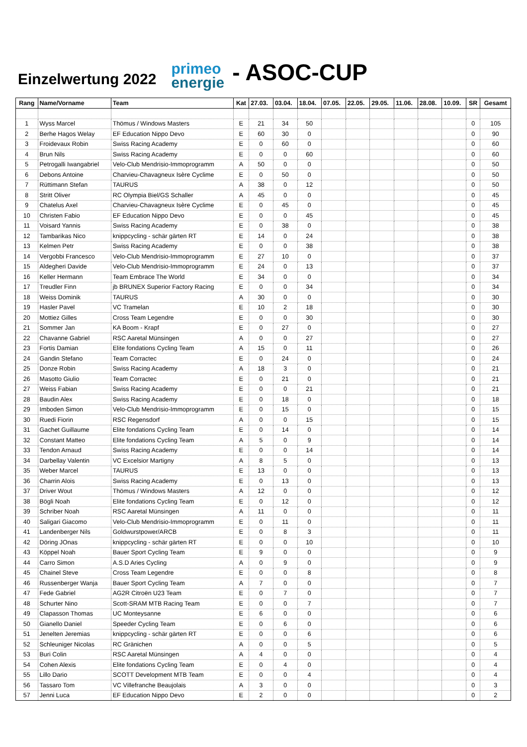Einzelwertung 2022
primeo
energie
- ASOC-CUP
| Rang | Name/Vorname | Team | Kat | 27.03. | 03.04. | 18.04. | 07.05. | 22.05. | 29.05. | 11.06. | 28.08. | 10.09. | SR | Gesamt |
| --- | --- | --- | --- | --- | --- | --- | --- | --- | --- | --- | --- | --- | --- | --- |
| 1 | Wyss Marcel | Thömus / Windows Masters | E | 21 | 34 | 50 | | | | | | | 0 | 105 |
| 2 | Berhe Hagos Welay | EF Education Nippo Devo | E | 60 | 30 | 0 | | | | | | | 0 | 90 |
| 3 | Froidevaux Robin | Swiss Racing Academy | E | 0 | 60 | 0 | | | | | | | 0 | 60 |
| 4 | Brun Nils | Swiss Racing Academy | E | 0 | 0 | 60 | | | | | | | 0 | 60 |
| 5 | Petrogalli Iwangabriel | Velo-Club Mendrisio-Immoprogramm | A | 50 | 0 | 0 | | | | | | | 0 | 50 |
| 6 | Debons Antoine | Charvieu-Chavagneux Isère Cyclime | E | 0 | 50 | 0 | | | | | | | 0 | 50 |
| 7 | Rüttimann Stefan | TAURUS | A | 38 | 0 | 12 | | | | | | | 0 | 50 |
| 8 | Stritt Oliver | RC Olympia Biel/GS Schaller | A | 45 | 0 | 0 | | | | | | | 0 | 45 |
| 9 | Chatelus Axel | Charvieu-Chavagneux Isère Cyclime | E | 0 | 45 | 0 | | | | | | | 0 | 45 |
| 10 | Christen Fabio | EF Education Nippo Devo | E | 0 | 0 | 45 | | | | | | | 0 | 45 |
| 11 | Voisard Yannis | Swiss Racing Academy | E | 0 | 38 | 0 | | | | | | | 0 | 38 |
| 12 | Tambarikas Nico | knippcycling - schär gärten RT | E | 14 | 0 | 24 | | | | | | | 0 | 38 |
| 13 | Kelmen Petr | Swiss Racing Academy | E | 0 | 0 | 38 | | | | | | | 0 | 38 |
| 14 | Vergobbi Francesco | Velo-Club Mendrisio-Immoprogramm | E | 27 | 10 | 0 | | | | | | | 0 | 37 |
| 15 | Aldegheri Davide | Velo-Club Mendrisio-Immoprogramm | E | 24 | 0 | 13 | | | | | | | 0 | 37 |
| 16 | Keller Hermann | Team Embrace The World | E | 34 | 0 | 0 | | | | | | | 0 | 34 |
| 17 | Treudler Finn | jb BRUNEX Superior Factory Racing | E | 0 | 0 | 34 | | | | | | | 0 | 34 |
| 18 | Weiss Dominik | TAURUS | A | 30 | 0 | 0 | | | | | | | 0 | 30 |
| 19 | Hasler Pavel | VC Tramelan | E | 10 | 2 | 18 | | | | | | | 0 | 30 |
| 20 | Mottiez Gilles | Cross Team Legendre | E | 0 | 0 | 30 | | | | | | | 0 | 30 |
| 21 | Sommer Jan | KA Boom - Krapf | E | 0 | 27 | 0 | | | | | | | 0 | 27 |
| 22 | Chavanne Gabriel | RSC Aaretal Münsingen | A | 0 | 0 | 27 | | | | | | | 0 | 27 |
| 23 | Fortis Damian | Elite fondations Cycling Team | A | 15 | 0 | 11 | | | | | | | 0 | 26 |
| 24 | Gandin Stefano | Team Corractec | E | 0 | 24 | 0 | | | | | | | 0 | 24 |
| 25 | Donze Robin | Swiss Racing Academy | A | 18 | 3 | 0 | | | | | | | 0 | 21 |
| 26 | Masotto Giulio | Team Corractec | E | 0 | 21 | 0 | | | | | | | 0 | 21 |
| 27 | Weiss Fabian | Swiss Racing Academy | E | 0 | 0 | 21 | | | | | | | 0 | 21 |
| 28 | Baudin Alex | Swiss Racing Academy | E | 0 | 18 | 0 | | | | | | | 0 | 18 |
| 29 | Imboden Simon | Velo-Club Mendrisio-Immoprogramm | E | 0 | 15 | 0 | | | | | | | 0 | 15 |
| 30 | Ruedi Fiorin | RSC Regensdorf | A | 0 | 0 | 15 | | | | | | | 0 | 15 |
| 31 | Gachet Guillaume | Elite fondations Cycling Team | E | 0 | 14 | 0 | | | | | | | 0 | 14 |
| 32 | Constant Matteo | Elite fondations Cycling Team | A | 5 | 0 | 9 | | | | | | | 0 | 14 |
| 33 | Tendon Arnaud | Swiss Racing Academy | E | 0 | 0 | 14 | | | | | | | 0 | 14 |
| 34 | Darbellay Valentin | VC Excelsior Martigny | A | 8 | 5 | 0 | | | | | | | 0 | 13 |
| 35 | Weber Marcel | TAURUS | E | 13 | 0 | 0 | | | | | | | 0 | 13 |
| 36 | Charrin Alois | Swiss Racing Academy | E | 0 | 13 | 0 | | | | | | | 0 | 13 |
| 37 | Driver Wout | Thömus / Windows Masters | A | 12 | 0 | 0 | | | | | | | 0 | 12 |
| 38 | Bögli Noah | Elite fondations Cycling Team | E | 0 | 12 | 0 | | | | | | | 0 | 12 |
| 39 | Schriber Noah | RSC Aaretal Münsingen | A | 11 | 0 | 0 | | | | | | | 0 | 11 |
| 40 | Saligari Giacomo | Velo-Club Mendrisio-Immoprogramm | E | 0 | 11 | 0 | | | | | | | 0 | 11 |
| 41 | Landenberger Nils | Goldwurstpower/ARCB | E | 0 | 8 | 3 | | | | | | | 0 | 11 |
| 42 | Döring JOnas | knippcycling - schär gärten RT | E | 0 | 0 | 10 | | | | | | | 0 | 10 |
| 43 | Köppel Noah | Bauer Sport Cycling Team | E | 9 | 0 | 0 | | | | | | | 0 | 9 |
| 44 | Carro Simon | A.S.D Aries Cycling | A | 0 | 9 | 0 | | | | | | | 0 | 9 |
| 45 | Chainel Steve | Cross Team Legendre | E | 0 | 0 | 8 | | | | | | | 0 | 8 |
| 46 | Russenberger Wanja | Bauer Sport Cycling Team | A | 7 | 0 | 0 | | | | | | | 0 | 7 |
| 47 | Fede Gabriel | AG2R Citroën U23 Team | E | 0 | 7 | 0 | | | | | | | 0 | 7 |
| 48 | Schurter Nino | Scott-SRAM MTB Racing Team | E | 0 | 0 | 7 | | | | | | | 0 | 7 |
| 49 | Clapasson Thomas | UC Monteysanne | E | 6 | 0 | 0 | | | | | | | 0 | 6 |
| 50 | Gianello Daniel | Speeder Cycling Team | E | 0 | 6 | 0 | | | | | | | 0 | 6 |
| 51 | Jenelten Jeremias | knippcycling - schär gärten RT | E | 0 | 0 | 6 | | | | | | | 0 | 6 |
| 52 | Schleuniger Nicolas | RC Gränichen | A | 0 | 0 | 5 | | | | | | | 0 | 5 |
| 53 | Buri Colin | RSC Aaretal Münsingen | A | 4 | 0 | 0 | | | | | | | 0 | 4 |
| 54 | Cohen Alexis | Elite fondations Cycling Team | E | 0 | 4 | 0 | | | | | | | 0 | 4 |
| 55 | Lillo Dario | SCOTT Development MTB Team | E | 0 | 0 | 4 | | | | | | | 0 | 4 |
| 56 | Tassaro Tom | VC Villefranche Beaujolais | A | 3 | 0 | 0 | | | | | | | 0 | 3 |
| 57 | Jenni Luca | EF Education Nippo Devo | E | 2 | 0 | 0 | | | | | | | 0 | 2 |